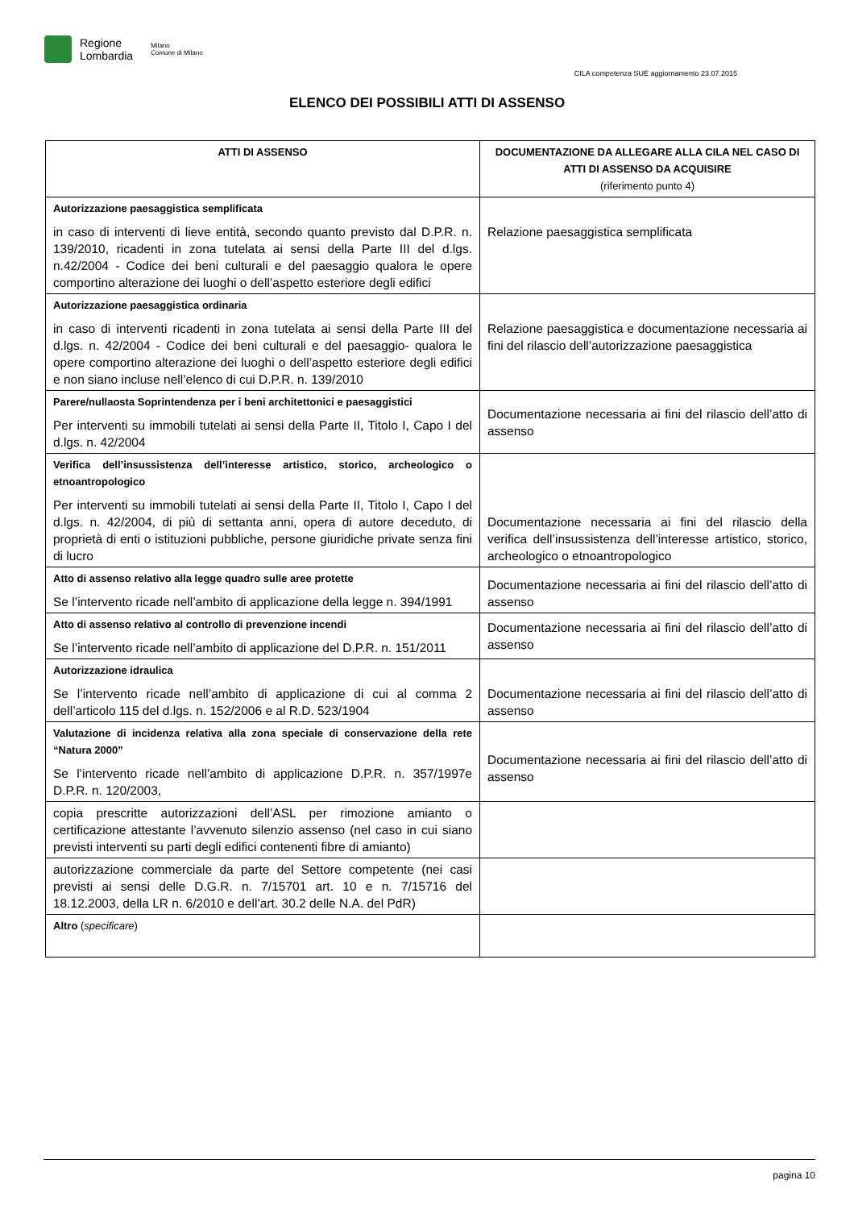Regione
Lombardia
Milano
Comune di Milano
CILA competenza SUE aggiornamento 23.07.2015
ELENCO DEI POSSIBILI ATTI DI ASSENSO
| ATTI DI ASSENSO | DOCUMENTAZIONE DA ALLEGARE ALLA CILA NEL CASO DI ATTI DI ASSENSO DA ACQUISIRE (riferimento punto 4) |
| --- | --- |
| Autorizzazione paesaggistica semplificata in caso di interventi di lieve entità, secondo quanto previsto dal D.P.R. n. 139/2010, ricadenti in zona tutelata ai sensi della Parte III del d.lgs. n.42/2004 - Codice dei beni culturali e del paesaggio qualora le opere comportino alterazione dei luoghi o dell’aspetto esteriore degli edifici | Relazione paesaggistica semplificata |
| Autorizzazione paesaggistica ordinaria in caso di interventi ricadenti in zona tutelata ai sensi della Parte III del d.lgs. n. 42/2004 - Codice dei beni culturali e del paesaggio- qualora le opere comportino alterazione dei luoghi o dell’aspetto esteriore degli edifici e non siano incluse nell’elenco di cui D.P.R. n. 139/2010 | Relazione paesaggistica e documentazione necessaria ai fini del rilascio dell’autorizzazione paesaggistica |
| Parere/nullaosta Soprintendenza per i beni architettonici e paesaggistici Per interventi su immobili tutelati ai sensi della Parte II, Titolo I, Capo I del d.lgs. n. 42/2004 | Documentazione necessaria ai fini del rilascio dell’atto di assenso |
| Verifica dell’insussistenza dell’interesse artistico, storico, archeologico o etnoantropologico Per interventi su immobili tutelati ai sensi della Parte II, Titolo I, Capo I del d.lgs. n. 42/2004, di più di settanta anni, opera di autore deceduto, di proprietà di enti o istituzioni pubbliche, persone giuridiche private senza fini di lucro | Documentazione necessaria ai fini del rilascio della verifica dell’insussistenza dell’interesse artistico, storico, archeologico o etnoantropologico |
| Atto di assenso relativo alla legge quadro sulle aree protette Se l’intervento ricade nell’ambito di applicazione della legge n. 394/1991 | Documentazione necessaria ai fini del rilascio dell’atto di assenso |
| Atto di assenso relativo al controllo di prevenzione incendi Se l’intervento ricade nell’ambito di applicazione del D.P.R. n. 151/2011 | Documentazione necessaria ai fini del rilascio dell’atto di assenso |
| Autorizzazione idraulica Se l’intervento ricade nell’ambito di applicazione di cui al comma 2 dell’articolo 115 del d.lgs. n. 152/2006 e al R.D. 523/1904 | Documentazione necessaria ai fini del rilascio dell’atto di assenso |
| Valutazione di incidenza relativa alla zona speciale di conservazione della rete “Natura 2000” Se l’intervento ricade nell’ambito di applicazione D.P.R. n. 357/1997e D.P.R. n. 120/2003, | Documentazione necessaria ai fini del rilascio dell’atto di assenso |
| copia prescritte autorizzazioni dell’ASL per rimozione amianto o certificazione attestante l’avvenuto silenzio assenso (nel caso in cui siano previsti interventi su parti degli edifici contenenti fibre di amianto) | |
| autorizzazione commerciale da parte del Settore competente (nei casi previsti ai sensi delle D.G.R. n. 7/15701 art. 10 e n. 7/15716 del 18.12.2003, della LR n. 6/2010 e dell’art. 30.2 delle N.A. del PdR) | |
| Altro ( specificare ) | |
pagina 10